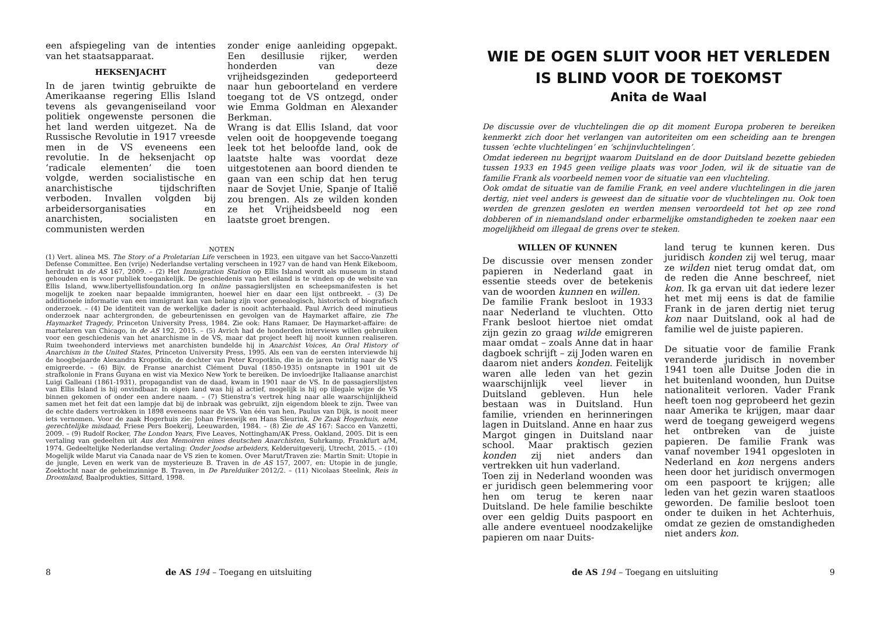een afspiegeling van de intenties van het staatsapparaat.
HEKSENJACHT
In de jaren twintig gebruikte de Amerikaanse regering Ellis Island tevens als gevangeniseiland voor politiek ongewenste personen die het land werden uitgezet. Na de Russische Revolutie in 1917 vreesde men in de VS eveneens een revolutie. In de heksenjacht op ‘radicale elementen’ die toen volgde, werden socialistische en anarchistische tijdschriften verboden. Invallen volgden bij arbeidersorganisaties en anarchisten, socialisten en communisten werden
zonder enige aanleiding opgepakt. Een desillusie rijker, werden honderden van deze vrijheidsgezinden gedeporteerd naar hun geboorteland en verdere toegang tot de VS ontzegd, onder wie Emma Goldman en Alexander Berkman.
Wrang is dat Ellis Island, dat voor velen ooit de hoopgevende toegang leek tot het beloofde land, ook de laatste halte was voordat deze uitgestotenen aan boord dienden te gaan van een schip dat hen terug naar de Sovjet Unie, Spanje of Italië zou brengen. Als ze wilden konden ze het Vrijheidsbeeld nog een laatste groet brengen.
NOTEN
(1) Vert. alinea MS. The Story of a Proletarian Life verscheen in 1923, een uitgave van het Sacco-Vanzetti Defense Committee. Een (vrije) Nederlandse vertaling verscheen in 1927 van de hand van Henk Eikeboom, herdrukt in de AS 167, 2009. – (2) Het Immigration Station op Ellis Island wordt als museum in stand gehouden en is voor publiek toegankelijk. De geschiedenis van het eiland is te vinden op de website van Ellis Island, www.libertyellisfoundation.org In online passagierslijsten en scheepsmanifesten is het mogelijk te zoeken naar bepaalde immigranten, hoewel hier en daar een lijst ontbreekt. – (3) De additionele informatie van een immigrant kan van belang zijn voor genealogisch, historisch of biografisch onderzoek. – (4) De identiteit van de werkelijke dader is nooit achterhaald. Paul Avrich deed minutieus onderzoek naar achtergronden, de gebeurtenissen en gevolgen van de Haymarket affaire, zie The Haymarket Tragedy, Princeton University Press, 1984. Zie ook: Hans Ramaer, De Haymarket-affaire: de martelaren van Chicago, in de AS 192, 2015. – (5) Avrich had de honderden interviews willen gebruiken voor een geschiedenis van het anarchisme in de VS, maar dat project heeft hij nooit kunnen realiseren. Ruim tweehonderd interviews met anarchisten bundelde hij in Anarchist Voices, An Oral History of Anarchism in the United States, Princeton University Press, 1995. Als een van de eersten interviewde hij de hoogbejaarde Alexandra Kropotkin, de dochter van Peter Kropotkin, die in de jaren twintig naar de VS emigreerde. – (6) Bijv. de Franse anarchist Clément Duval (1850-1935) ontsnapte in 1901 uit de strafkolonie in Frans Guyana en wist via Mexico New York te bereiken. De invloedrijke Italiaanse anarchist Luigi Galleani (1861-1931), propagandist van de daad, kwam in 1901 naar de VS. In de passagierslijsten van Ellis Island is hij onvindbaar. In eigen land was hij al actief, mogelijk is hij op illegale wijze de VS binnen gekomen of onder een andere naam. – (7) Stienstra’s vertrek hing naar alle waarschijnlijkheid samen met het feit dat een lampje dat bij de inbraak was gebruikt, zijn eigendom bleek te zijn. Twee van de echte daders vertrokken in 1898 eveneens naar de VS. Van één van hen, Paulus van Dijk, is nooit meer iets vernomen. Voor de zaak Hogerhuis zie: Johan Frieswijk en Hans Sleurink, De Zaak Hogerhuis, eene gerechtelijke misdaad, Friese Pers Boekerij, Leeuwarden, 1984. – (8) Zie de AS 167: Sacco en Vanzetti, 2009. – (9) Rudolf Rocker, The London Years, Five Leaves, Nottingham/AK Press, Oakland, 2005. Dit is een vertaling van gedeelten uit Aus den Memoiren eines deutschen Anarchisten, Suhrkamp, Frankfurt a/M, 1974. Gedeeltelijke Nederlandse vertaling: Onder Joodse arbeiders, Kelderuitgeverij, Utrecht, 2015. – (10) Mogelijk wilde Marut via Canada naar de VS zien te komen. Over Marut/Traven zie: Martin Smit: Utopie in de jungle, Leven en werk van de mysterieuze B. Traven in de AS 157, 2007, en: Utopie in de jungle, Zoektocht naar de geheimzinnige B. Traven, in De Parelduiker 2012/2. – (11) Nicolaas Steelink, Reis in Droomland, Baalprodukties, Sittard, 1998.
8
de AS 194 – Toegang en uitsluiting
WIE DE OGEN SLUIT VOOR HET VERLEDEN
IS BLIND VOOR DE TOEKOMST
Anita de Waal
De discussie over de vluchtelingen die op dit moment Europa proberen te bereiken kenmerkt zich door het verlangen van autoriteiten om een scheiding aan te brengen tussen ‘echte vluchtelingen’ en ‘schijnvluchtelingen’.
Omdat iedereen nu begrijpt waarom Duitsland en de door Duitsland bezette gebieden tussen 1933 en 1945 geen veilige plaats was voor Joden, wil ik de situatie van de familie Frank als voorbeeld nemen voor de situatie van een vluchteling.
Ook omdat de situatie van de familie Frank, en veel andere vluchtelingen in die jaren dertig, niet veel anders is geweest dan de situatie voor de vluchtelingen nu. Ook toen werden de grenzen gesloten en werden mensen veroordeeld tot het op zee rond dobberen of in niemandsland onder erbarmelijke omstandigheden te zoeken naar een mogelijkheid om illegaal de grens over te steken.
WILLEN OF KUNNEN
De discussie over mensen zonder papieren in Nederland gaat in essentie steeds over de betekenis van de woorden kunnen en willen.
De familie Frank besloot in 1933 naar Nederland te vluchten. Otto Frank besloot hiertoe niet omdat zijn gezin zo graag wilde emigreren maar omdat – zoals Anne dat in haar dagboek schrijft – zij Joden waren en daarom niet anders konden. Feitelijk waren alle leden van het gezin waarschijnlijk veel liever in Duitsland gebleven. Hun hele bestaan was in Duitsland. Hun familie, vrienden en herinneringen lagen in Duitsland. Anne en haar zus Margot gingen in Duitsland naar school. Maar praktisch gezien konden zij niet anders dan vertrekken uit hun vaderland.
Toen zij in Nederland woonden was er juridisch geen belemmering voor hen om terug te keren naar Duitsland. De hele familie beschikte over een geldig Duits paspoort en alle andere eventueel noodzakelijke papieren om naar Duits-
land terug te kunnen keren. Dus juridisch konden zij wel terug, maar ze wilden niet terug omdat dat, om de reden die Anne beschreef, niet kon. Ik ga ervan uit dat iedere lezer het met mij eens is dat de familie Frank in de jaren dertig niet terug kon naar Duitsland, ook al had de familie wel de juiste papieren.
De situatie voor de familie Frank veranderde juridisch in november 1941 toen alle Duitse Joden die in het buitenland woonden, hun Duitse nationaliteit verloren. Vader Frank heeft toen nog geprobeerd het gezin naar Amerika te krijgen, maar daar werd de toegang geweigerd wegens het ontbreken van de juiste papieren. De familie Frank was vanaf november 1941 opgesloten in Nederland en kon nergens anders heen door het juridisch onvermogen om een paspoort te krijgen; alle leden van het gezin waren staatloos geworden. De familie besloot toen onder te duiken in het Achterhuis, omdat ze gezien de omstandigheden niet anders kon.
de AS 194 – Toegang en uitsluiting
9